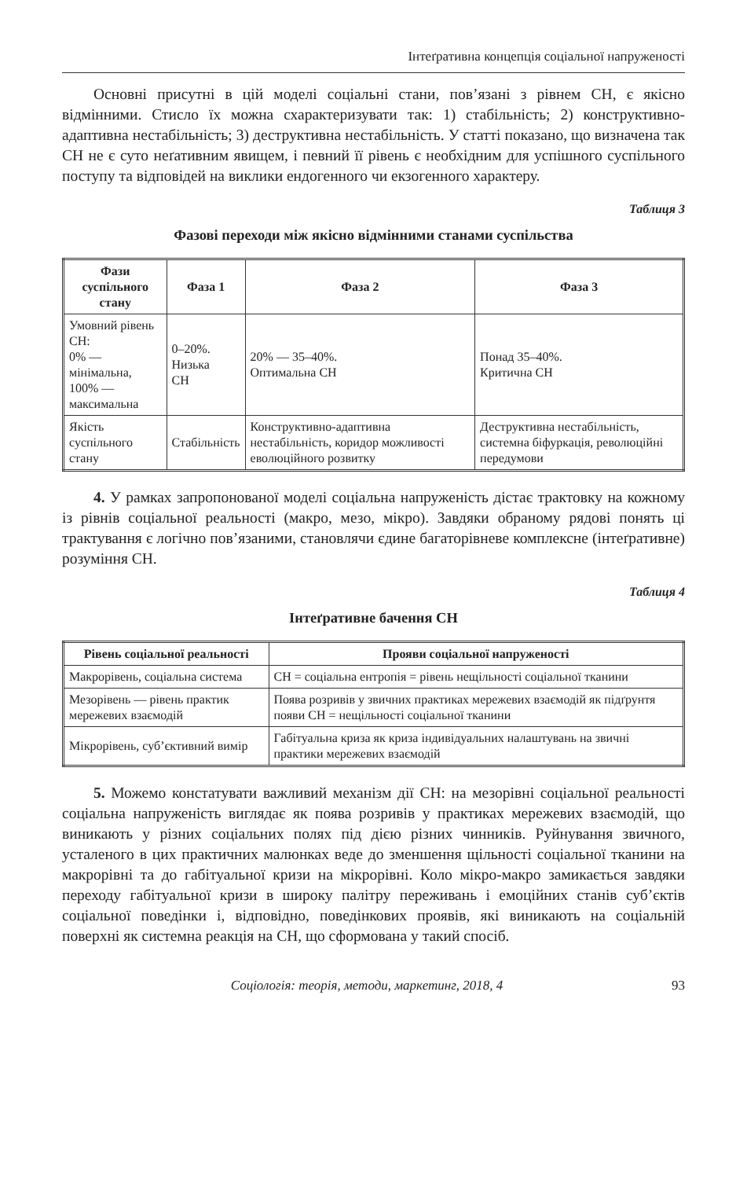Інтеґративна концепція соціальної напруженості
Основні присутні в цій моделі соціальні стани, пов’язані з рівнем СН, є якісно відмінними. Стисло їх можна схарактеризувати так: 1) стабільність; 2) конструктивно-адаптивна нестабільність; 3) деструктивна нестабільність. У статті показано, що визначена так СН не є суто неґативним явищем, і певний її рівень є необхідним для успішного суспільного поступу та відповідей на виклики ендогенного чи екзогенного характеру.
Таблиця 3
Фазові переходи між якісно відмінними станами суспільства
| Фази суспільного стану | Фаза 1 | Фаза 2 | Фаза 3 |
| --- | --- | --- | --- |
| Умовний рівень СН: 0% — мінімальна, 100% — максимальна | 0–20%. Низька СН | 20% — 35–40%. Оптимальна СН | Понад 35–40%. Критична СН |
| Якість суспільного стану | Стабільність | Конструктивно-адаптивна нестабільність, коридор можливості еволюційного розвитку | Деструктивна нестабільність, системна біфуркація, революційні передумови |
4. У рамках запропонованої моделі соціальна напруженість дістає трактовку на кожному із рівнів соціальної реальності (макро, мезо, мікро). Завдяки обраному рядові понять ці трактування є логічно пов’язаними, становлячи єдине багаторівневе комплексне (інтеґративне) розуміння СН.
Таблиця 4
Інтеґративне бачення СН
| Рівень соціальної реальності | Прояви соціальної напруженості |
| --- | --- |
| Макрорівень, соціальна система | СН = соціальна ентропія = рівень нещільності соціальної тканини |
| Мезорівень — рівень практик мережевих взаємодій | Поява розривів у звичних практиках мережевих взаємодій як підґрунтя появи СН = нещільності соціальної тканини |
| Мікрорівень, суб’єктивний вимір | Габітуальна криза як криза індивідуальних налаштувань на звичні практики мережевих взаємодій |
5. Можемо констатувати важливий механізм дії СН: на мезорівні соціальної реальності соціальна напруженість виглядає як поява розривів у практиках мережевих взаємодій, що виникають у різних соціальних полях під дією різних чинників. Руйнування звичного, усталеного в цих практичних малюнках веде до зменшення щільності соціальної тканини на макрорівні та до габітуальної кризи на мікрорівні. Коло мікро-макро замикається завдяки переходу габітуальної кризи в широку палітру переживань і емоційних станів суб’єктів соціальної поведінки і, відповідно, поведінкових проявів, які виникають на соціальній поверхні як системна реакція на СН, що сформована у такий спосіб.
Соціологія: теорія, методи, маркетинг, 2018, 4 93